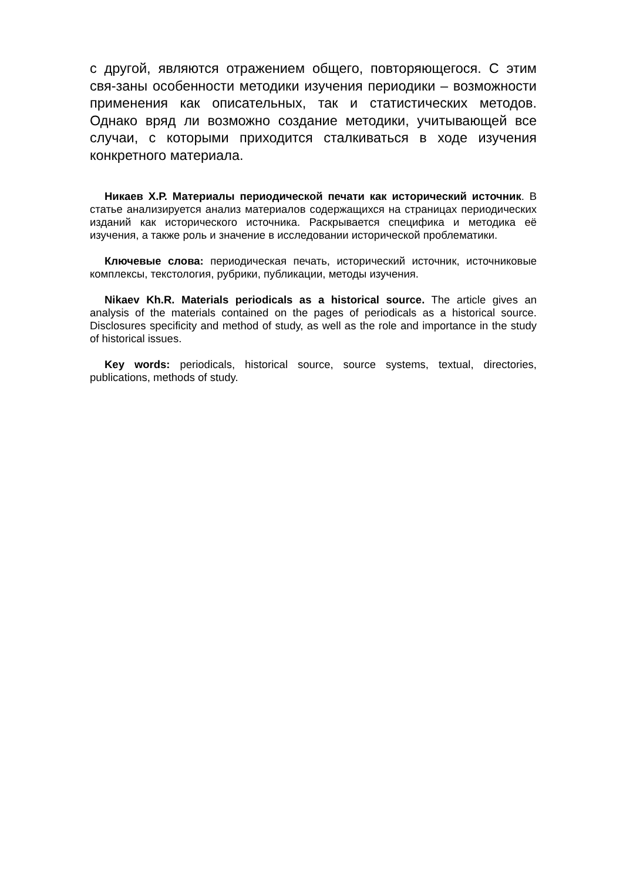с другой, являются отражением общего, повторяющегося. С этим свя-заны особенности методики изучения периодики – возможности применения как описательных, так и статистических методов. Однако вряд ли возможно создание методики, учитывающей все случаи, с которыми приходится сталкиваться в ходе изучения конкретного материала.
Никаев Х.Р. Материалы периодической печати как исторический источник. В статье анализируется анализ материалов содержащихся на страницах периодических изданий как исторического источника. Раскрывается специфика и методика её изучения, а также роль и значение в исследовании исторической проблематики.
Ключевые слова: периодическая печать, исторический источник, источниковые комплексы, текстология, рубрики, публикации, методы изучения.
Nikaev Kh.R. Materials periodicals as a historical source. The article gives an analysis of the materials contained on the pages of periodicals as a historical source. Disclosures specificity and method of study, as well as the role and importance in the study of historical issues.
Key words: periodicals, historical source, source systems, textual, directories, publications, methods of study.